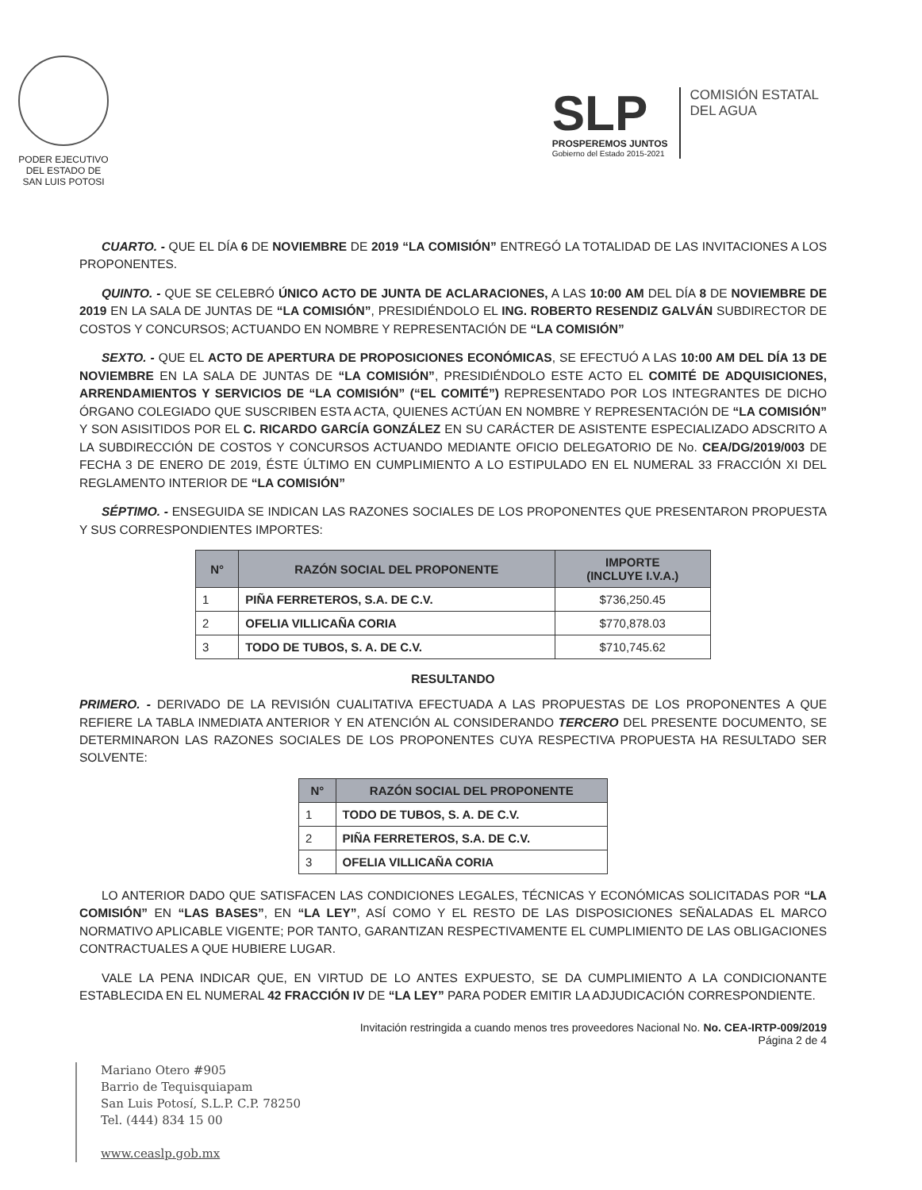PODER EJECUTIVO
DEL ESTADO DE
SAN LUIS POTOSI
SLP
PROSPEREMOS JUNTOS
Gobierno del Estado 2015-2021
COMISIÓN ESTATAL
DEL AGUA
CUARTO. - QUE EL DÍA 6 DE NOVIEMBRE DE 2019 “LA COMISIÓN” ENTREGÓ LA TOTALIDAD DE LAS INVITACIONES A LOS PROPONENTES.
QUINTO. - QUE SE CELEBRÓ ÚNICO ACTO DE JUNTA DE ACLARACIONES, A LAS 10:00 AM DEL DÍA 8 DE NOVIEMBRE DE 2019 EN LA SALA DE JUNTAS DE “LA COMISIÓN”, PRESIDIÉNDOLO EL ING. ROBERTO RESENDIZ GALVÁN SUBDIRECTOR DE COSTOS Y CONCURSOS; ACTUANDO EN NOMBRE Y REPRESENTACIÓN DE “LA COMISIÓN”
SEXTO. - QUE EL ACTO DE APERTURA DE PROPOSICIONES ECONÓMICAS, SE EFECTUÓ A LAS 10:00 AM DEL DÍA 13 DE NOVIEMBRE EN LA SALA DE JUNTAS DE “LA COMISIÓN”, PRESIDIÉNDOLO ESTE ACTO EL COMITÉ DE ADQUISICIONES, ARRENDAMIENTOS Y SERVICIOS DE “LA COMISIÓN” (“EL COMITÉ”) REPRESENTADO POR LOS INTEGRANTES DE DICHO ÓRGANO COLEGIADO QUE SUSCRIBEN ESTA ACTA, QUIENES ACTÚAN EN NOMBRE Y REPRESENTACIÓN DE “LA COMISIÓN” Y SON ASISITIDOS POR EL C. RICARDO GARCÍA GONZÁLEZ EN SU CARÁCTER DE ASISTENTE ESPECIALIZADO ADSCRITO A LA SUBDIRECCIÓN DE COSTOS Y CONCURSOS ACTUANDO MEDIANTE OFICIO DELEGATORIO DE No. CEA/DG/2019/003 DE FECHA 3 DE ENERO DE 2019, ÉSTE ÚLTIMO EN CUMPLIMIENTO A LO ESTIPULADO EN EL NUMERAL 33 FRACCIÓN XI DEL REGLAMENTO INTERIOR DE “LA COMISIÓN”
SÉPTIMO. - ENSEGUIDA SE INDICAN LAS RAZONES SOCIALES DE LOS PROPONENTES QUE PRESENTARON PROPUESTA Y SUS CORRESPONDIENTES IMPORTES:
| N° | RAZÓN SOCIAL DEL PROPONENTE | IMPORTE (INCLUYE I.V.A.) |
| --- | --- | --- |
| 1 | PIÑA FERRETEROS, S.A. DE C.V. | $736,250.45 |
| 2 | OFELIA VILLICAÑA CORIA | $770,878.03 |
| 3 | TODO DE TUBOS, S. A. DE C.V. | $710,745.62 |
RESULTANDO
PRIMERO. - DERIVADO DE LA REVISIÓN CUALITATIVA EFECTUADA A LAS PROPUESTAS DE LOS PROPONENTES A QUE REFIERE LA TABLA INMEDIATA ANTERIOR Y EN ATENCIÓN AL CONSIDERANDO TERCERO DEL PRESENTE DOCUMENTO, SE DETERMINARON LAS RAZONES SOCIALES DE LOS PROPONENTES CUYA RESPECTIVA PROPUESTA HA RESULTADO SER SOLVENTE:
| N° | RAZÓN SOCIAL DEL PROPONENTE |
| --- | --- |
| 1 | TODO DE TUBOS, S. A. DE C.V. |
| 2 | PIÑA FERRETEROS, S.A. DE C.V. |
| 3 | OFELIA VILLICAÑA CORIA |
LO ANTERIOR DADO QUE SATISFACEN LAS CONDICIONES LEGALES, TÉCNICAS Y ECONÓMICAS SOLICITADAS POR “LA COMISIÓN” EN “LAS BASES”, EN “LA LEY”, ASÍ COMO Y EL RESTO DE LAS DISPOSICIONES SEÑALADAS EL MARCO NORMATIVO APLICABLE VIGENTE; POR TANTO, GARANTIZAN RESPECTIVAMENTE EL CUMPLIMIENTO DE LAS OBLIGACIONES CONTRACTUALES A QUE HUBIERE LUGAR.
VALE LA PENA INDICAR QUE, EN VIRTUD DE LO ANTES EXPUESTO, SE DA CUMPLIMIENTO A LA CONDICIONANTE ESTABLECIDA EN EL NUMERAL 42 FRACCIÓN IV DE “LA LEY” PARA PODER EMITIR LA ADJUDICACIÓN CORRESPONDIENTE.
Invitación restringida a cuando menos tres proveedores Nacional No. No. CEA-IRTP-009/2019
Página 2 de 4
Mariano Otero #905
Barrio de Tequisquiapam
San Luis Potosí, S.L.P. C.P. 78250
Tel. (444) 834 15 00
www.ceaslp.gob.mx